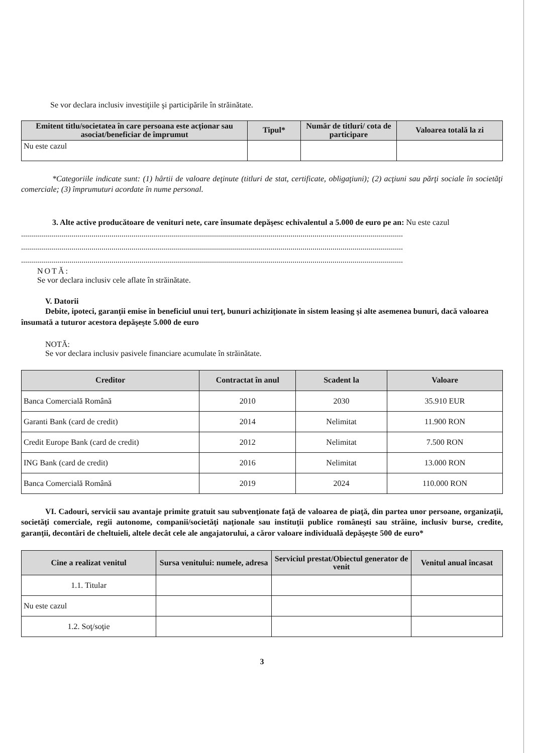Se vor declara inclusiv investiţiile şi participările în străinătate.
| Emitent titlu/societatea în care persoana este acţionar sau asociat/beneficiar de împrumut | Tipul* | Număr de titluri/ cota de participare | Valoarea totală la zi |
| --- | --- | --- | --- |
| Nu este cazul | | | |
*Categoriile indicate sunt: (1) hârtii de valoare deţinute (titluri de stat, certificate, obligaţiuni); (2) acţiuni sau părţi sociale în societăţi comerciale; (3) împrumuturi acordate în nume personal.
3. Alte active producătoare de venituri nete, care însumate depăşesc echivalentul a 5.000 de euro pe an: Nu este cazul
..............................................................................................................................................................................................
..............................................................................................................................................................................................
..............................................................................................................................................................................................
NOTĂ:
Se vor declara inclusiv cele aflate în străinătate.
V. Datorii
Debite, ipoteci, garanţii emise în beneficiul unui terţ, bunuri achiziţionate în sistem leasing şi alte asemenea bunuri, dacă valoarea însumată a tuturor acestora depăşeşte 5.000 de euro
NOTĂ:
Se vor declara inclusiv pasivele financiare acumulate în străinătate.
| Creditor | Contractat în anul | Scadent la | Valoare |
| --- | --- | --- | --- |
| Banca Comercială Română | 2010 | 2030 | 35.910 EUR |
| Garanti Bank (card de credit) | 2014 | Nelimitat | 11.900 RON |
| Credit Europe Bank (card de credit) | 2012 | Nelimitat | 7.500 RON |
| ING Bank (card de credit) | 2016 | Nelimitat | 13.000 RON |
| Banca Comercială Română | 2019 | 2024 | 110.000 RON |
VI. Cadouri, servicii sau avantaje primite gratuit sau subvenţionate faţă de valoarea de piaţă, din partea unor persoane, organizaţii, societăţi comerciale, regii autonome, companii/societăţi naţionale sau instituţii publice româneşti sau străine, inclusiv burse, credite, garanţii, decontări de cheltuieli, altele decât cele ale angajatorului, a căror valoare individuală depăşeşte 500 de euro*
| Cine a realizat venitul | Sursa venitului: numele, adresa | Serviciul prestat/Obiectul generator de venit | Venitul anual încasat |
| --- | --- | --- | --- |
| 1.1. Titular | | | |
| Nu este cazul | | | |
| 1.2. Soţ/soţie | | | |
3